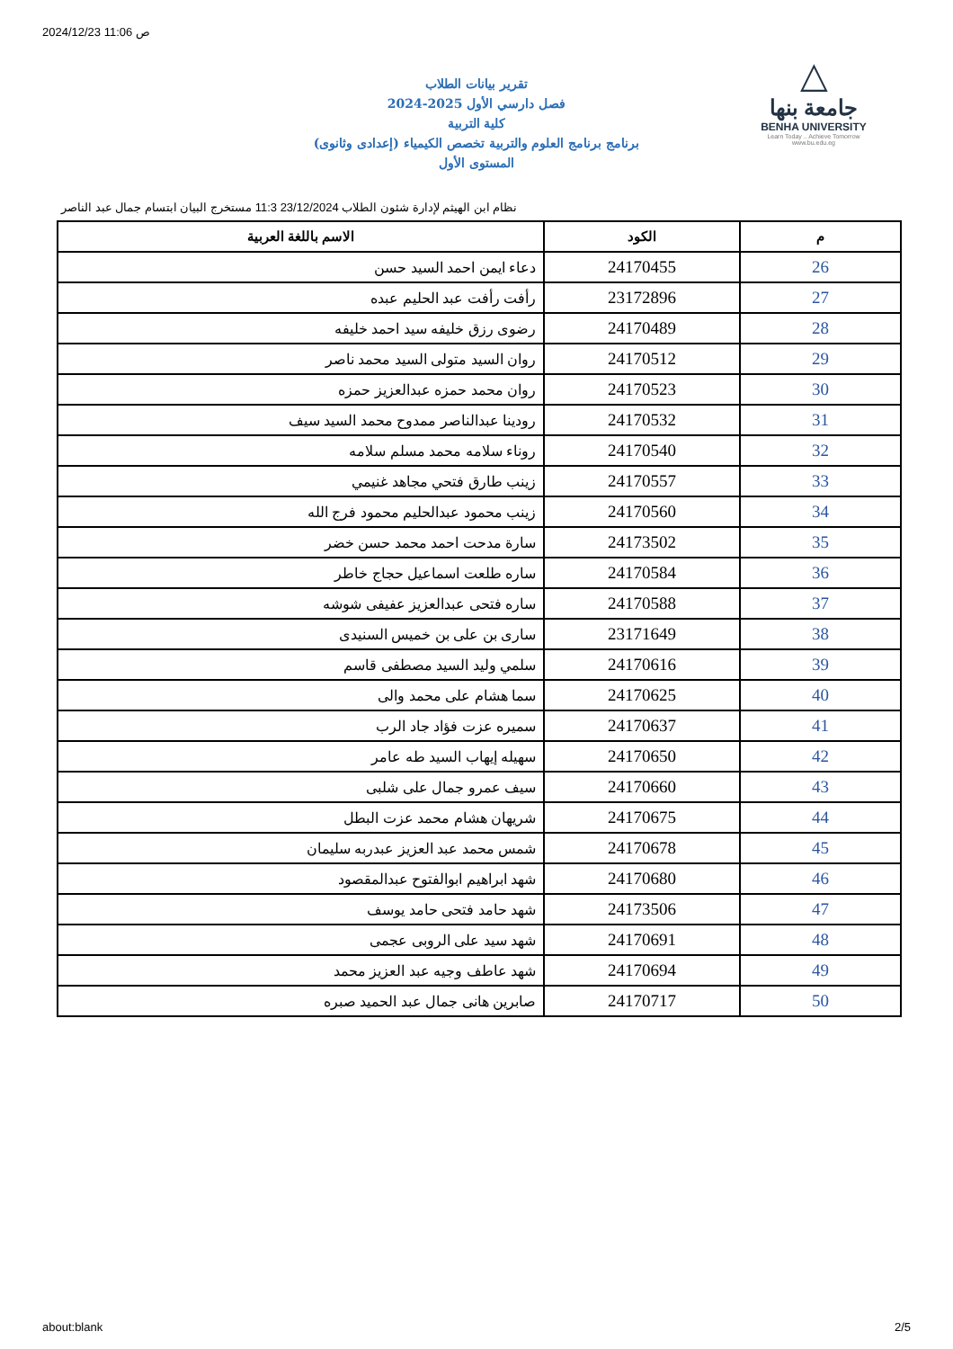2024/12/23 11:06 ص
△
جامعة بنها
BENHA UNIVERSITY
Learn Today .. Achieve Tomorrow
www.bu.edu.eg
تقرير بيانات الطلاب
2024-2025 فصل دارسي الأول
كلية التربية
برنامج برنامج العلوم والتربية تخصص الكيمياء (إعدادى وثانوى)
المستوى الأول
نظام ابن الهيثم لإدارة شئون الطلاب 23/12/2024 11:3 مستخرج البيان ابتسام جمال عبد الناصر
| م | الكود | الاسم باللغة العربية |
| --- | --- | --- |
| 26 | 24170455 | دعاء ايمن احمد السيد حسن |
| 27 | 23172896 | رأفت رأفت عبد الحليم عبده |
| 28 | 24170489 | رضوى رزق خليفه سيد احمد خليفه |
| 29 | 24170512 | روان السيد متولى السيد محمد ناصر |
| 30 | 24170523 | روان محمد حمزه عبدالعزيز حمزه |
| 31 | 24170532 | رودينا عبدالناصر ممدوح محمد السيد سيف |
| 32 | 24170540 | روناء سلامه محمد مسلم سلامه |
| 33 | 24170557 | زينب طارق فتحي مجاهد غنيمي |
| 34 | 24170560 | زينب محمود عبدالحليم محمود فرج الله |
| 35 | 24173502 | سارة مدحت احمد محمد حسن خضر |
| 36 | 24170584 | ساره طلعت اسماعيل حجاج خاطر |
| 37 | 24170588 | ساره فتحى عبدالعزيز عفيفى شوشه |
| 38 | 23171649 | سارى بن على بن خميس السنيدى |
| 39 | 24170616 | سلمي وليد السيد مصطفى قاسم |
| 40 | 24170625 | سما هشام على محمد والى |
| 41 | 24170637 | سميره عزت فؤاد جاد الرب |
| 42 | 24170650 | سهيله إيهاب السيد طه عامر |
| 43 | 24170660 | سيف عمرو جمال على شلبى |
| 44 | 24170675 | شريهان هشام محمد عزت البطل |
| 45 | 24170678 | شمس محمد عبد العزيز عبدربه سليمان |
| 46 | 24170680 | شهد ابراهيم ابوالفتوح عبدالمقصود |
| 47 | 24173506 | شهد حامد فتحى حامد يوسف |
| 48 | 24170691 | شهد سيد على الروبى عجمى |
| 49 | 24170694 | شهد عاطف وجيه عبد العزيز محمد |
| 50 | 24170717 | صابرين هانى جمال عبد الحميد صبره |
about:blank 2/5